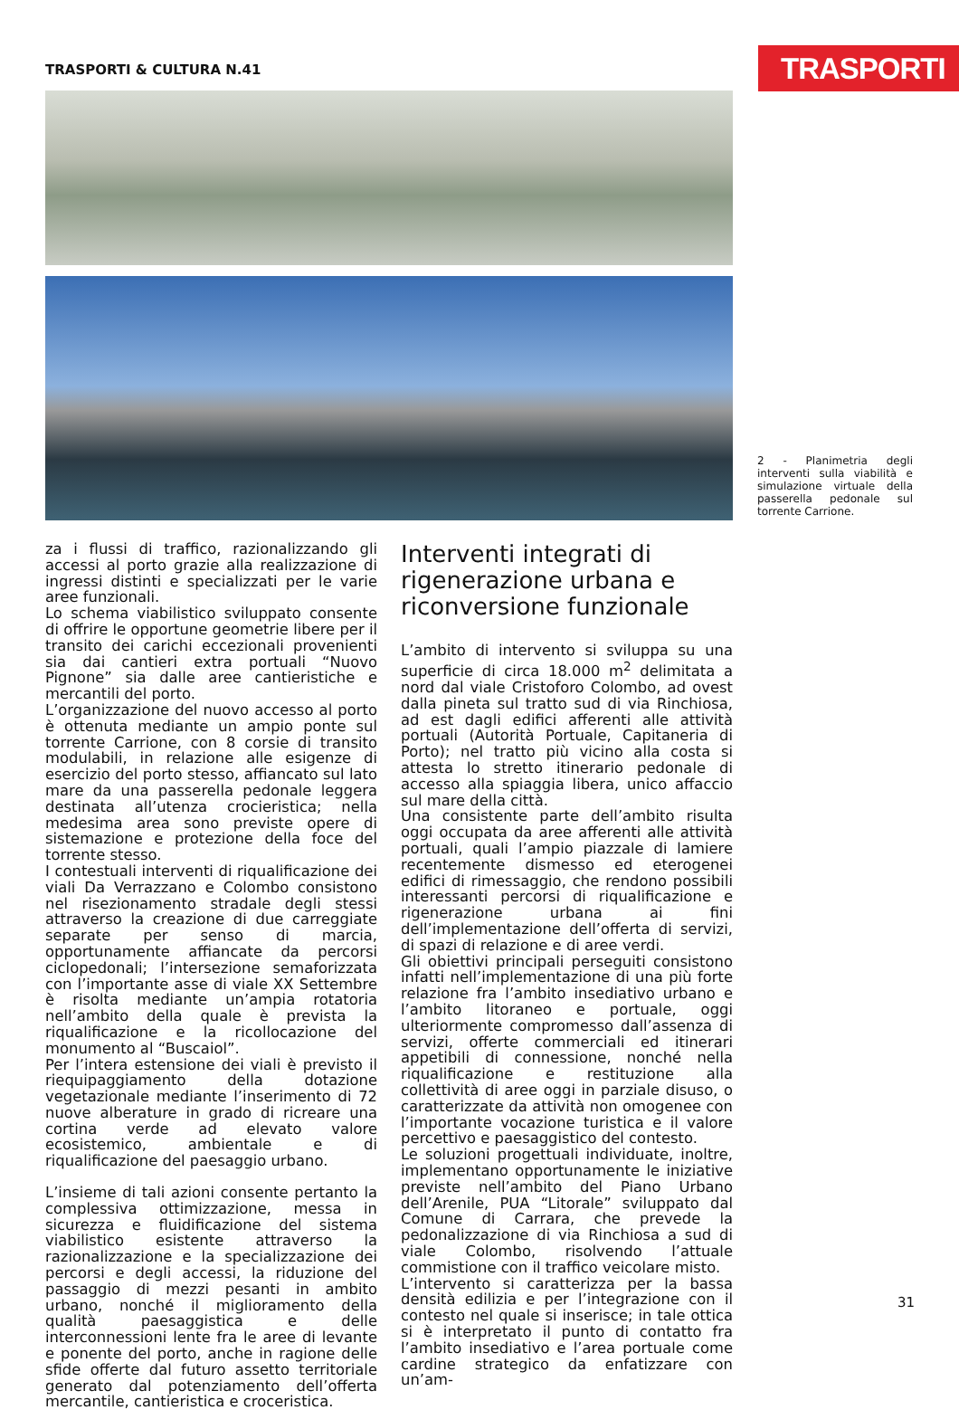TRASPORTI & CULTURA N.41 TRASPORTI
2 - Planimetria degli interventi sulla viabilità e simulazione virtuale della passerella pedonale sul torrente Carrione.
za i flussi di traffico, razionalizzando gli accessi al porto grazie alla realizzazione di ingressi distinti e specializzati per le varie aree funzionali.
Lo schema viabilistico sviluppato consente di offrire le opportune geometrie libere per il transito dei carichi eccezionali provenienti sia dai cantieri extra portuali “Nuovo Pignone” sia dalle aree cantieristiche e mercantili del porto.
L’organizzazione del nuovo accesso al porto è ottenuta mediante un ampio ponte sul torrente Carrione, con 8 corsie di transito modulabili, in relazione alle esigenze di esercizio del porto stesso, affiancato sul lato mare da una passerella pedonale leggera destinata all’utenza crocieristica; nella medesima area sono previste opere di sistemazione e protezione della foce del torrente stesso.
I contestuali interventi di riqualificazione dei viali Da Verrazzano e Colombo consistono nel risezionamento stradale degli stessi attraverso la creazione di due carreggiate separate per senso di marcia, opportunamente affiancate da percorsi ciclopedonali; l’intersezione semaforizzata con l’importante asse di viale XX Settembre è risolta mediante un’ampia rotatoria nell’ambito della quale è prevista la riqualificazione e la ricollocazione del monumento al “Buscaiol”.
Per l’intera estensione dei viali è previsto il riequipaggiamento della dotazione vegetazionale mediante l’inserimento di 72 nuove alberature in grado di ricreare una cortina verde ad elevato valore ecosistemico, ambientale e di riqualificazione del paesaggio urbano.
L’insieme di tali azioni consente pertanto la complessiva ottimizzazione, messa in sicurezza e fluidificazione del sistema viabilistico esistente attraverso la razionalizzazione e la specializzazione dei percorsi e degli accessi, la riduzione del passaggio di mezzi pesanti in ambito urbano, nonché il miglioramento della qualità paesaggistica e delle interconnessioni lente fra le aree di levante e ponente del porto, anche in ragione delle sfide offerte dal futuro assetto territoriale generato dal potenziamento dell’offerta mercantile, cantieristica e croceristica.
Interventi integrati di rigenerazione urbana e riconversione funzionale
L’ambito di intervento si sviluppa su una superficie di circa 18.000 m<sup>2</sup> delimitata a nord dal viale Cristoforo Colombo, ad ovest dalla pineta sul tratto sud di via Rinchiosa, ad est dagli edifici afferenti alle attività portuali (Autorità Portuale, Capitaneria di Porto); nel tratto più vicino alla costa si attesta lo stretto itinerario pedonale di accesso alla spiaggia libera, unico affaccio sul mare della città.
Una consistente parte dell’ambito risulta oggi occupata da aree afferenti alle attività portuali, quali l’ampio piazzale di lamiere recentemente dismesso ed eterogenei edifici di rimessaggio, che rendono possibili interessanti percorsi di riqualificazione e rigenerazione urbana ai fini dell’implementazione dell’offerta di servizi, di spazi di relazione e di aree verdi.
Gli obiettivi principali perseguiti consistono infatti nell’implementazione di una più forte relazione fra l’ambito insediativo urbano e l’ambito litoraneo e portuale, oggi ulteriormente compromesso dall’assenza di servizi, offerte commerciali ed itinerari appetibili di connessione, nonché nella riqualificazione e restituzione alla collettività di aree oggi in parziale disuso, o caratterizzate da attività non omogenee con l’importante vocazione turistica e il valore percettivo e paesaggistico del contesto.
Le soluzioni progettuali individuate, inoltre, implementano opportunamente le iniziative previste nell’ambito del Piano Urbano dell’Arenile, PUA “Litorale” sviluppato dal Comune di Carrara, che prevede la pedonalizzazione di via Rinchiosa a sud di viale Colombo, risolvendo l’attuale commistione con il traffico veicolare misto.
L’intervento si caratterizza per la bassa densità edilizia e per l’integrazione con il contesto nel quale si inserisce; in tale ottica si è interpretato il punto di contatto fra l’ambito insediativo e l’area portuale come cardine strategico da enfatizzare con un’am-
31